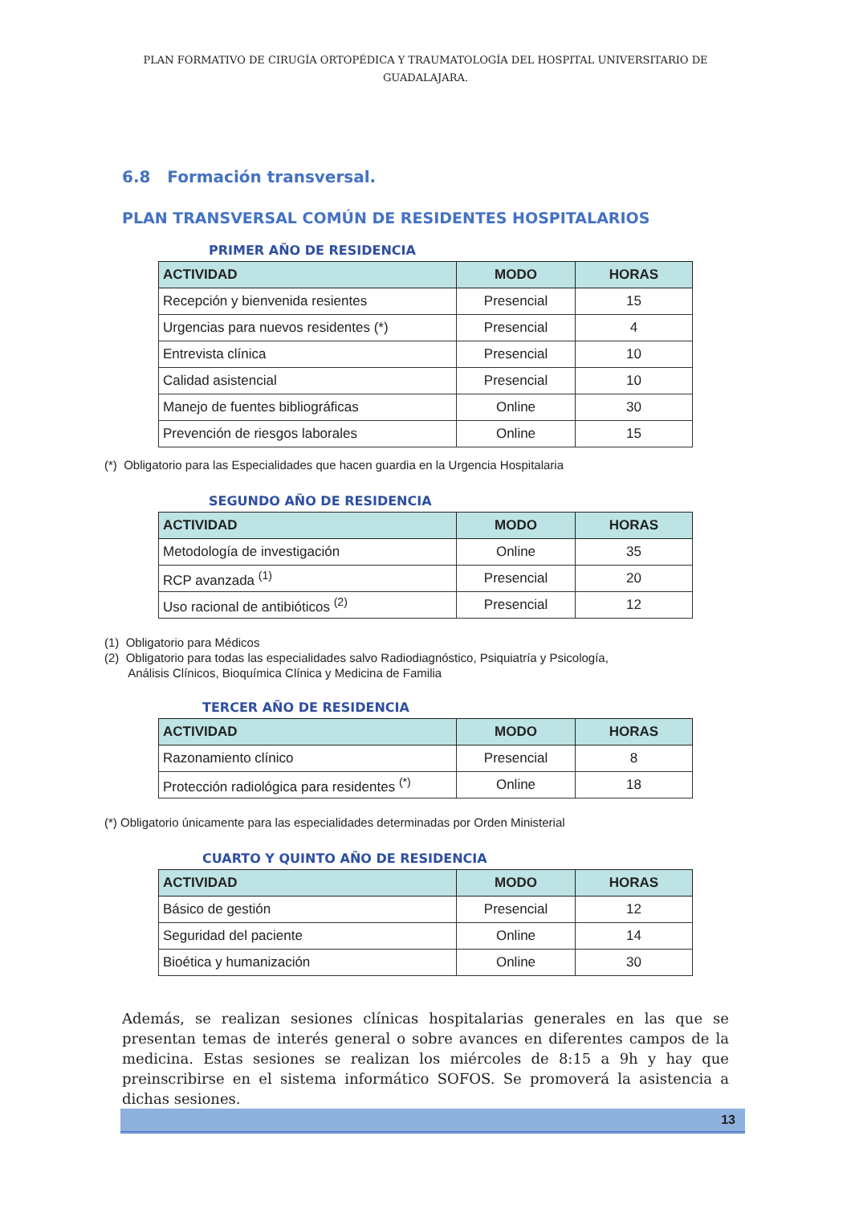PLAN FORMATIVO DE CIRUGÍA ORTOPÉDICA Y TRAUMATOLOGÍA DEL HOSPITAL UNIVERSITARIO DE GUADALAJARA.
6.8 Formación transversal.
PLAN TRANSVERSAL COMÚN DE RESIDENTES HOSPITALARIOS
PRIMER AÑO DE RESIDENCIA
| ACTIVIDAD | MODO | HORAS |
| --- | --- | --- |
| Recepción y bienvenida resientes | Presencial | 15 |
| Urgencias para nuevos residentes (*) | Presencial | 4 |
| Entrevista clínica | Presencial | 10 |
| Calidad asistencial | Presencial | 10 |
| Manejo de fuentes bibliográficas | Online | 30 |
| Prevención de riesgos laborales | Online | 15 |
(*) Obligatorio para las Especialidades que hacen guardia en la Urgencia Hospitalaria
SEGUNDO AÑO DE RESIDENCIA
| ACTIVIDAD | MODO | HORAS |
| --- | --- | --- |
| Metodología de investigación | Online | 35 |
| RCP avanzada <sup>(1)</sup> | Presencial | 20 |
| Uso racional de antibióticos <sup>(2)</sup> | Presencial | 12 |
(1) Obligatorio para Médicos
(2) Obligatorio para todas las especialidades salvo Radiodiagnóstico, Psiquiatría y Psicología,
Análisis Clínicos, Bioquímica Clínica y Medicina de Familia
TERCER AÑO DE RESIDENCIA
| ACTIVIDAD | MODO | HORAS |
| --- | --- | --- |
| Razonamiento clínico | Presencial | 8 |
| Protección radiológica para residentes <sup>(*)</sup> | Online | 18 |
(*) Obligatorio únicamente para las especialidades determinadas por Orden Ministerial
CUARTO Y QUINTO AÑO DE RESIDENCIA
| ACTIVIDAD | MODO | HORAS |
| --- | --- | --- |
| Básico de gestión | Presencial | 12 |
| Seguridad del paciente | Online | 14 |
| Bioética y humanización | Online | 30 |
Además, se realizan sesiones clínicas hospitalarias generales en las que se presentan temas de interés general o sobre avances en diferentes campos de la medicina. Estas sesiones se realizan los miércoles de 8:15 a 9h y hay que preinscribirse en el sistema informático SOFOS. Se promoverá la asistencia a dichas sesiones.
13